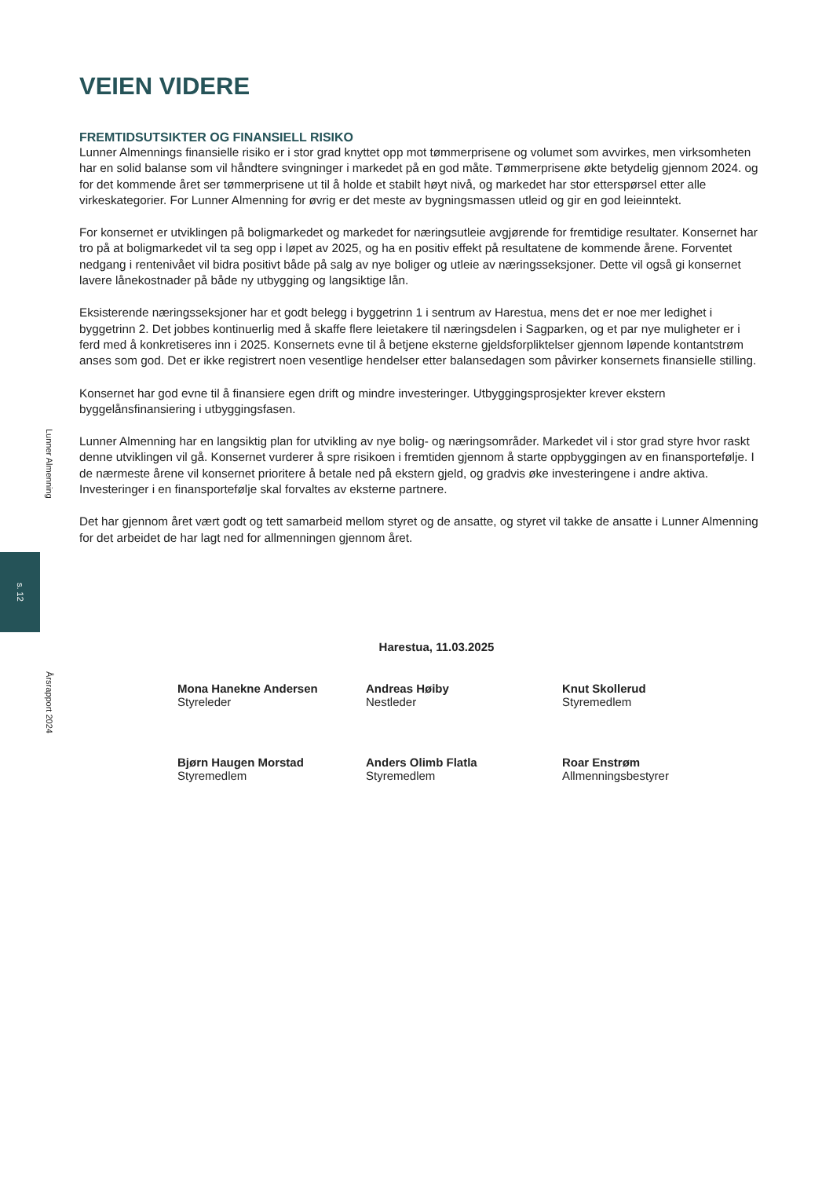Lunner Almenning
s. 12
Årsrapport 2024
VEIEN VIDERE
FREMTIDSUTSIKTER OG FINANSIELL RISIKO
Lunner Almennings finansielle risiko er i stor grad knyttet opp mot tømmerprisene og volumet som avvirkes, men virksomheten har en solid balanse som vil håndtere svingninger i markedet på en god måte. Tømmerprisene økte betydelig gjennom 2024. og for det kommende året ser tømmerprisene ut til å holde et stabilt høyt nivå, og markedet har stor etterspørsel etter alle virkeskategorier. For Lunner Almenning for øvrig er det meste av bygningsmassen utleid og gir en god leieinntekt.
For konsernet er utviklingen på boligmarkedet og markedet for næringsutleie avgjørende for fremtidige resultater. Konsernet har tro på at boligmarkedet vil ta seg opp i løpet av 2025, og ha en positiv effekt på resultatene de kommende årene. Forventet nedgang i rentenivået vil bidra positivt både på salg av nye boliger og utleie av næringsseksjoner. Dette vil også gi konsernet lavere lånekostnader på både ny utbygging og langsiktige lån.
Eksisterende næringsseksjoner har et godt belegg i byggetrinn 1 i sentrum av Harestua, mens det er noe mer ledighet i byggetrinn 2. Det jobbes kontinuerlig med å skaffe flere leietakere til næringsdelen i Sagparken, og et par nye muligheter er i ferd med å konkretiseres inn i 2025. Konsernets evne til å betjene eksterne gjeldsforpliktelser gjennom løpende kontantstrøm anses som god. Det er ikke registrert noen vesentlige hendelser etter balansedagen som påvirker konsernets finansielle stilling.
Konsernet har god evne til å finansiere egen drift og mindre investeringer. Utbyggingsprosjekter krever ekstern byggelånsfinansiering i utbyggingsfasen.
Lunner Almenning har en langsiktig plan for utvikling av nye bolig- og næringsområder. Markedet vil i stor grad styre hvor raskt denne utviklingen vil gå. Konsernet vurderer å spre risikoen i fremtiden gjennom å starte oppbyggingen av en finansportefølje. I de nærmeste årene vil konsernet prioritere å betale ned på ekstern gjeld, og gradvis øke investeringene i andre aktiva. Investeringer i en finansportefølje skal forvaltes av eksterne partnere.
Det har gjennom året vært godt og tett samarbeid mellom styret og de ansatte, og styret vil takke de ansatte i Lunner Almenning for det arbeidet de har lagt ned for allmenningen gjennom året.
Harestua, 11.03.2025
Mona Hanekne Andersen
Styreleder
Andreas Høiby
Nestleder
Knut Skollerud
Styremedlem
Bjørn Haugen Morstad
Styremedlem
Anders Olimb Flatla
Styremedlem
Roar Enstrøm
Allmenningsbestyrer